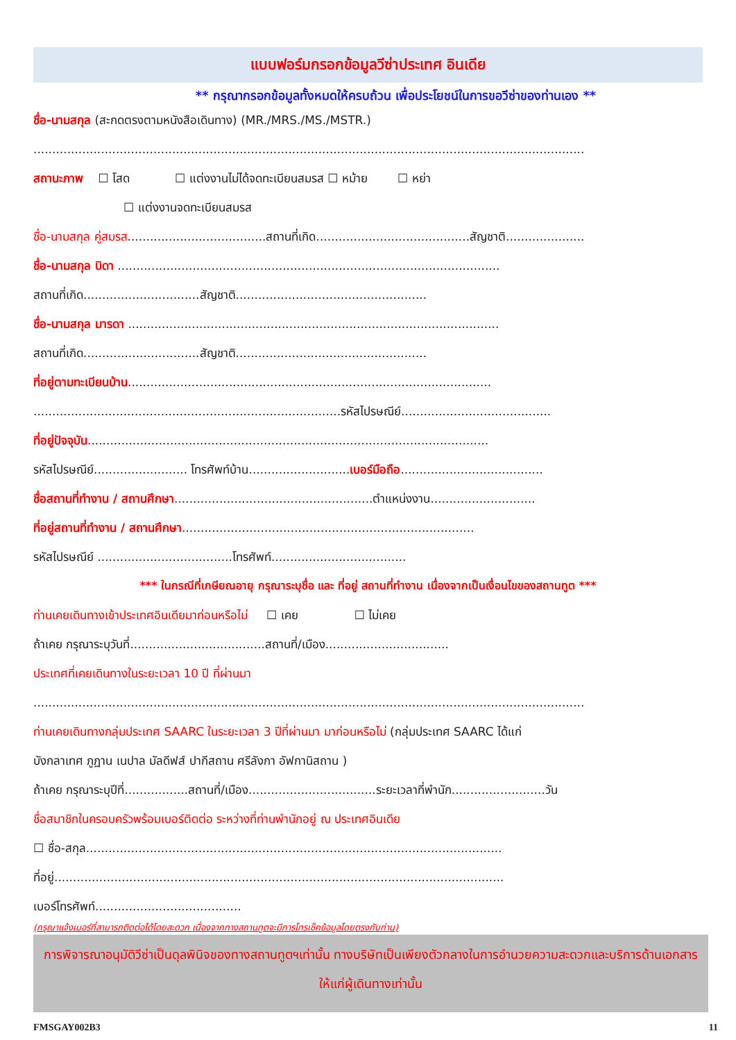แบบฟอร์มกรอกข้อมูลวีซ่าประเทศ อินเดีย
** กรุณากรอกข้อมูลทั้งหมดให้ครบถ้วน เพื่อประโยชน์ในการขอวีซ่าของท่านเอง **
ชื่อ-นามสกุล (สะกดตรงตามหนังสือเดินทาง) (MR./MRS./MS./MSTR.)
...................................................................................................................................................
สถานะภาพ ☐ โสด ☐ แต่งงานไม่ได้จดทะเบียนสมรส ☐ หม้าย ☐ หย่า
☐ แต่งงานจดทะเบียนสมรส
ชื่อ-นามสกุล คู่สมรส.....................................สถานที่เกิด.........................................สัญชาติ.....................
ชื่อ-นามสกุล บิดา ......................................................................................................
สถานที่เกิด...............................สัญชาติ...................................................
ชื่อ-นามสกุล มารดา ...................................................................................................
สถานที่เกิด...............................สัญชาติ...................................................
ที่อยู่ตามทะเบียนบ้าน.................................................................................................
..................................................................................รหัสไปรษณีย์........................................
ที่อยู่ปัจจุบัน...........................................................................................................
รหัสไปรษณีย์......................... โทรศัพท์บ้าน...........................เบอร์มือถือ......................................
ชื่อสถานที่ทำงาน / สถานศึกษา.....................................................ตำแหน่งงาน............................
ที่อยู่สถานที่ทำงาน / สถานศึกษา..............................................................................
รหัสไปรษณีย์ ....................................โทรศัพท์....................................
*** ในกรณีที่เกษียณอายุ กรุณาระบุชื่อ และ ที่อยู่ สถานที่ทำงาน เนื่องจากเป็นเงื่อนไขของสถานทูต ***
ท่านเคยเดินทางเข้าประเทศอินเดียมาก่อนหรือไม่ ☐ เคย ☐ ไม่เคย
ถ้าเคย กรุณาระบุวันที่....................................สถานที่/เมือง.................................
ประเทศที่เคยเดินทางในระยะเวลา 10 ปี ที่ผ่านมา
...................................................................................................................................................
ท่านเคยเดินทางกลุ่มประเทศ SAARC ในระยะเวลา 3 ปีที่ผ่านมา มาก่อนหรือไม่ (กลุ่มประเทศ SAARC ได้แก่
บังกลาเทศ ภูฏาน เนปาล มัลดีฟส์ ปากีสถาน ศรีลังกา อัฟกานิสถาน )
ถ้าเคย กรุณาระบุปีที่.................สถานที่/เมือง..................................ระยะเวลาที่พำนัก.........................วัน
ชื่อสมาชิกในครอบครัวพร้อมเบอร์ติดต่อ ระหว่างที่ท่านพำนักอยู่ ณ ประเทศอินเดีย
☐ ชื่อ-สกุล...............................................................................................................
ที่อยู่........................................................................................................................
เบอร์โทรศัพท์.......................................
(กรุณาแจ้งเบอร์ที่สามารถติดต่อได้โดยสะดวก เนื่องจากทางสถานทูตจะมีการโทรเช็คข้อมูลโดยตรงกับท่าน)
การพิจารณาอนุมัติวีซ่าเป็นดุลพินิจของทางสถานทูตฯเท่านั้น ทางบริษัทเป็นเพียงตัวกลางในการอำนวยความสะดวกและบริการด้านเอกสารให้แก่ผู้เดินทางเท่านั้น
FMSGAY002B3 11